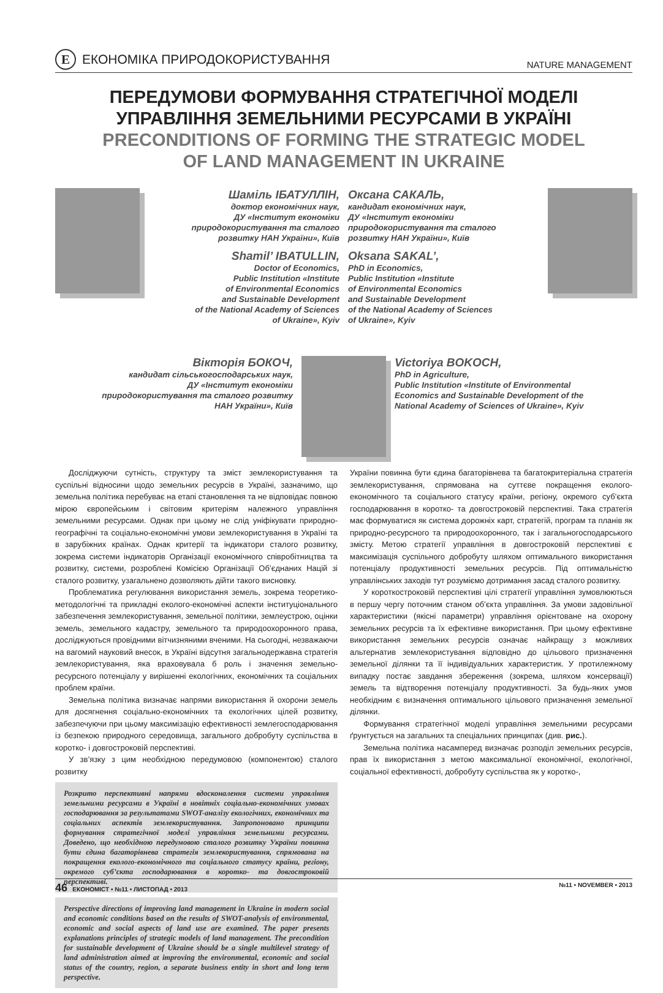Е ЕКОНОМІКА ПРИРОДОКОРИСТУВАННЯ
NATURE MANAGEMENT
ПЕРЕДУМОВИ ФОРМУВАННЯ СТРАТЕГІЧНОЇ МОДЕЛІ
УПРАВЛІННЯ ЗЕМЕЛЬНИМИ РЕСУРСАМИ В УКРАЇНІ
PRECONDITIONS OF FORMING THE STRATEGIC MODEL
OF LAND MANAGEMENT IN UKRAINE
Шаміль ІБАТУЛЛІН,
доктор економічних наук,
ДУ «Інститут економіки
природокористування та сталого
розвитку НАН України», Київ
Shamil’ IBATULLIN,
Doctor of Economics,
Public Institution «Institute
of Environmental Economics
and Sustainable Development
of the National Academy of Sciences
of Ukraine», Kyiv
Оксана САКАЛЬ,
кандидат економічних наук,
ДУ «Інститут економіки
природокористування та сталого
розвитку НАН України», Київ
Oksana SAKAL’,
PhD in Economics,
Public Institution «Institute
of Environmental Economics
and Sustainable Development
of the National Academy of Sciences
of Ukraine», Kyiv
Вікторія БОКОЧ,
кандидат сільськогосподарських наук,
ДУ «Інститут економіки
природокористування та сталого розвитку
НАН України», Київ
Victoriya BOKOCH,
PhD in Agriculture,
Public Institution «Institute of Environmental
Economics and Sustainable Development of the
National Academy of Sciences of Ukraine», Kyiv
Досліджуючи сутність, структуру та зміст землекористування та суспільні відносини щодо земельних ресурсів в Україні, зазначимо, що земельна політика перебуває на етапі становлення та не відповідає повною мірою європейським і світовим критеріям належного управління земельними ресурсами. Однак при цьому не слід уніфікувати природно-географічні та соціально-економічні умови землекористування в Україні та в зарубіжних країнах. Однак критерії та індикатори сталого розвитку, зокрема системи індикаторів Організації економічного співробітництва та розвитку, системи, розроблені Комісією Організації Об’єднаних Націй зі сталого розвитку, узагальнено дозволяють дійти такого висновку.
Проблематика регулювання використання земель, зокрема теоретико-методологічні та прикладні еколого-економічні аспекти інституціонального забезпечення землекористування, земельної політики, землеустрою, оцінки земель, земельного кадастру, земельного та природоохоронного права, досліджуються провідними вітчизняними вченими. На сьогодні, незважаючи на вагомий науковий внесок, в Україні відсутня загальнодержавна стратегія землекористування, яка враховувала б роль і значення земельно-ресурсного потенціалу у вирішенні екологічних, економічних та соціальних проблем країни.
Земельна політика визначає напрями використання й охорони земель для досягнення соціально-економічних та екологічних цілей розвитку, забезпечуючи при цьому максимізацію ефективності землегосподарювання із безпекою природного середовища, загального добробуту суспільства в коротко- і довгостроковій перспективі.
У зв’язку з цим необхідною передумовою (компонентою) сталого розвитку
Розкрито перспективні напрями вдосконалення системи управління земельними ресурсами в Україні в новітніх соціально-економічних умовах господарювання за результатами SWOT-аналізу екологічних, економічних та соціальних аспектів землекористування. Запропоновано принципи формування стратегічної моделі управління земельними ресурсами. Доведено, що необхідною передумовою сталого розвитку України повинна бути єдина багаторівнева стратегія землекористування, спрямована на покращення еколого-економічного та соціального статусу країни, регіону, окремого суб’єкта господарювання в коротко- та довгостроковій перспективі.
Perspective directions of improving land management in Ukraine in modern social and economic conditions based on the results of SWOT-analysis of environmental, economic and social aspects of land use are examined. The paper presents explanations principles of strategic models of land management. The precondition for sustainable development of Ukraine should be a single multilevel strategy of land administration aimed at improving the environmental, economic and social status of the country, region, a separate business entity in short and long term perspective.
України повинна бути єдина багаторівнева та багатокритеріальна стратегія землекористування, спрямована на суттєве покращення еколого-економічного та соціального статусу країни, регіону, окремого суб’єкта господарювання в коротко- та довгостроковій перспективі. Така стратегія має формуватися як система дорожніх карт, стратегій, програм та планів як природно-ресурсного та природоохоронного, так і загальногосподарського змісту. Метою стратегії управління в довгостроковій перспективі є максимізація суспільного добробуту шляхом оптимального використання потенціалу продуктивності земельних ресурсів. Під оптимальністю управлінських заходів тут розуміємо дотримання засад сталого розвитку.
У короткостроковій перспективі цілі стратегії управління зумовлюються в першу чергу поточним станом об’єкта управління. За умови задовільної характеристики (якісні параметри) управління орієнтоване на охорону земельних ресурсів та їх ефективне використання. При цьому ефективне використання земельних ресурсів означає найкращу з можливих альтернатив землекористування відповідно до цільового призначення земельної ділянки та її індивідуальних характеристик. У протилежному випадку постає завдання збереження (зокрема, шляхом консервації) земель та відтворення потенціалу продуктивності. За будь-яких умов необхідним є визначення оптимального цільового призначення земельної ділянки.
Формування стратегічної моделі управління земельними ресурсами ґрунтується на загальних та спеціальних принципах (див. рис.).
Земельна політика насамперед визначає розподіл земельних ресурсів, прав їх використання з метою максимальної економічної, екологічної, соціальної ефективності, добробуту суспільства як у коротко-,
46 ЕКОНОМІСТ • №11 • ЛИСТОПАД • 2013 №11 • NOVEMBER • 2013